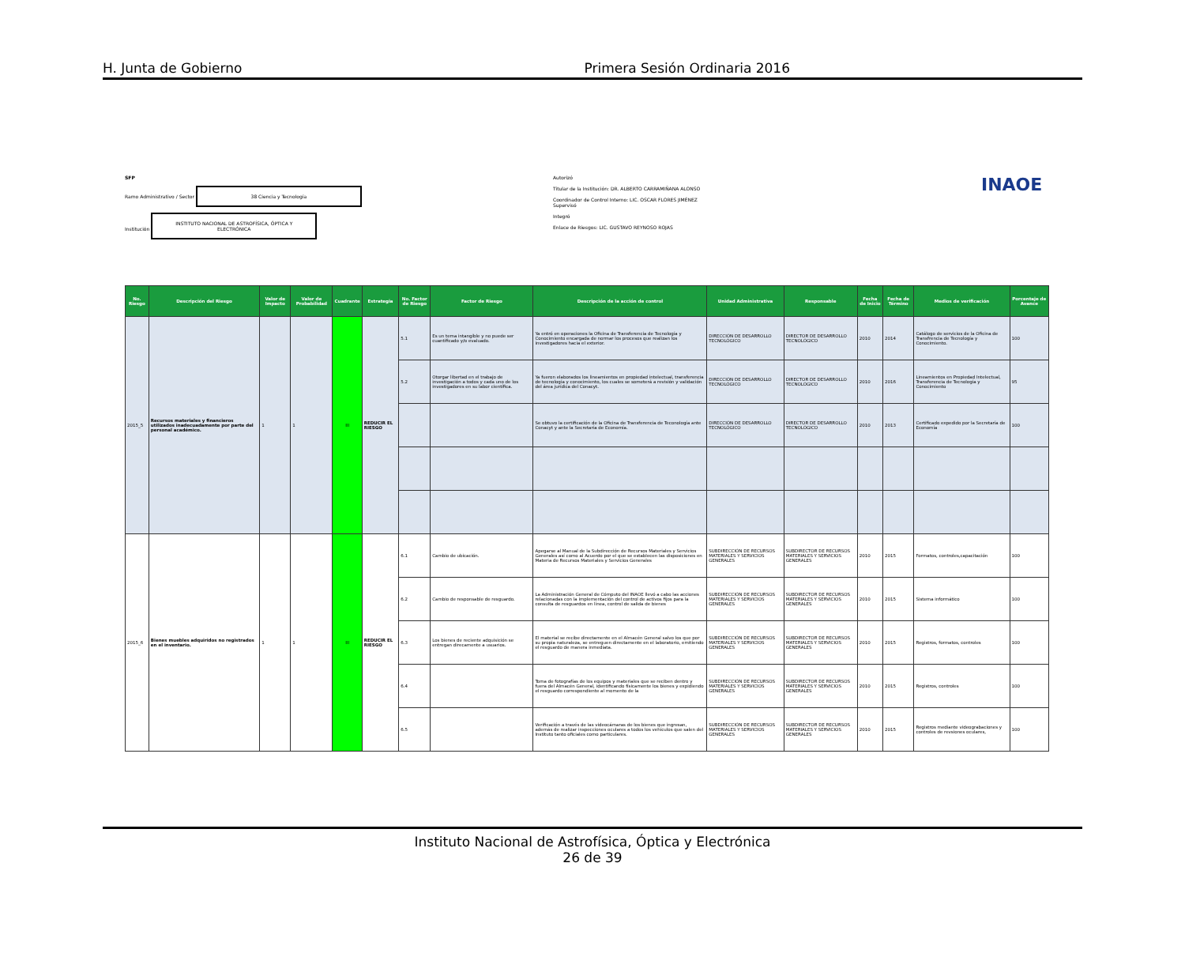H. Junta de Gobierno Primera Sesión Ordinaria 2016
SFP
Ramo Administrativo / Sector 38 Ciencia y Tecnología
Institución INSTITUTO NACIONAL DE ASTROFÍSICA, ÓPTICA Y ELECTRÓNICA
Autorizó
Titular de la Institución: DR. ALBERTO CARRAMIÑANA ALONSO
Coordinador de Control Interno: LIC. OSCAR FLORES JIMÉNEZ
Supervisó
Integró
Enlace de Riesgos: LIC. GUSTAVO REYNOSO ROJAS
INAOE
| No. Riesgo | Descripción del Riesgo | Valor de Impacto | Valor de Probabilidad | Cuadrante | Estrategia | No. Factor de Riesgo | Factor de Riesgo | Descripción de la acción de control | Unidad Administrativa | Responsable | Fecha de Inicio | Fecha de Término | Medios de verificación | Porcentaje de Avance |
| --- | --- | --- | --- | --- | --- | --- | --- | --- | --- | --- | --- | --- | --- | --- |
| 2015_5 | Recursos materiales y financieros utilizados inadecuadamente por parte del personal académico. | 1 | 1 | III | REDUCIR EL RIESGO | 5.1 | Es un tema intangible y no puede ser cuantificado y/o evaluado. | Ya entró en operaciones la Oficina de Transferencia de Tecnología y Conocimiento encargada de normar los procesos que realizan los investigadores hacia el exterior. | DIRECCIÓN DE DESARROLLO TECNOLÓGICO | DIRECTOR DE DESARROLLO TECNOLÓGICO | 2010 | 2014 | Catálogo de servicios de la Oficina de Transfrencia de Tecnología y Conocimiento. | 100 |
| | | | | | | 5.2 | Otorgar libertad en el trabajo de investigación a todos y cada uno de los investigadores en su labor científica. | Ya fueron elaborados los lineamientos en propiedad intelectual, transferencia de tecnología y conocimiento, los cuales se someterá a revisión y validación del área jurídica del Conacyt. | DIRECCIÓN DE DESARROLLO TECNOLÓGICO | DIRECTOR DE DESARROLLO TECNOLÓGICO | 2010 | 2016 | Lineamientos en Propiedad Intelectual, Transferencia de Tecnología y Conocimiento | 95 |
| | | | | | | | | Se obtuvo la certificación de la Oficina de Transferencia de Teconología ante Conacyt y ante la Secretaría de Economía. | DIRECCIÓN DE DESARROLLO TECNOLÓGICO | DIRECTOR DE DESARROLLO TECNOLÓGICO | 2010 | 2013 | Certificado expedido por la Secretaría de Economía | 100 |
| 2015_6 | Bienes muebles adquiridos no registrados en el inventario. | 1 | 1 | III | REDUCIR EL RIESGO | 6.1 | Cambio de ubicación. | Apegarse al Manual de la Subdirección de Recursos Materiales y Servicios Generales así como al Acuerdo por el que se establecen las disposiciones en Materia de Recursos Materiales y Servicios Generales | SUBDIRECCIÓN DE RECURSOS MATERIALES Y SERVICIOS GENERALES | SUBDIRECTOR DE RECURSOS MATERIALES Y SERVICIOS GENERALES | 2010 | 2015 | Formatos, controles,capacitación | 100 |
| | | | | | | 6.2 | Cambio de responsable de resguardo. | La Administración General de Cómputo del INAOE llevó a cabo las acciones relacionadas con la implementación del control de activos fijos para la consulta de resguardos en línea, control de salida de bienes | SUBDIRECCIÓN DE RECURSOS MATERIALES Y SERVICIOS GENERALES | SUBDIRECTOR DE RECURSOS MATERIALES Y SERVICIOS GENERALES | 2010 | 2015 | Sistema informático | 100 |
| | | | | | | 6.3 | Los bienes de reciente adquisición se entregan direcamente a usuarios. | El material se recibe directamente en el Almacén General salvo los que por su propia naturaleza, se entreguen directamente en el laboratorio, emitiendo el resguardo de manera inmediata. | SUBDIRECCIÓN DE RECURSOS MATERIALES Y SERVICIOS GENERALES | SUBDIRECTOR DE RECURSOS MATERIALES Y SERVICIOS GENERALES | 2010 | 2015 | Registros, formatos, controles | 100 |
| | | | | | | 6.4 | | Toma de fotografías de los equipos y materiales que se reciben dentro y fuera del Almacén General, identificando físicamente los bienes y expidiendo el resguardo correspondiente al momento de la | SUBDIRECCIÓN DE RECURSOS MATERIALES Y SERVICIOS GENERALES | SUBDIRECTOR DE RECURSOS MATERIALES Y SERVICIOS GENERALES | 2010 | 2015 | Registros, controles | 100 |
| | | | | | | 6.5 | | Verificación a través de las videocámaras de los bienes que ingresan, además de realizar inspecciones oculares a todos los vehículos que salen del Instituto tanto oficiales como particulares. | SUBDIRECCIÓN DE RECURSOS MATERIALES Y SERVICIOS GENERALES | SUBDIRECTOR DE RECURSOS MATERIALES Y SERVICIOS GENERALES | 2010 | 2015 | Registros mediante videograbaciones y controles de revsiones oculares, | 100 |
Instituto Nacional de Astrofísica, Óptica y Electrónica
26 de 39